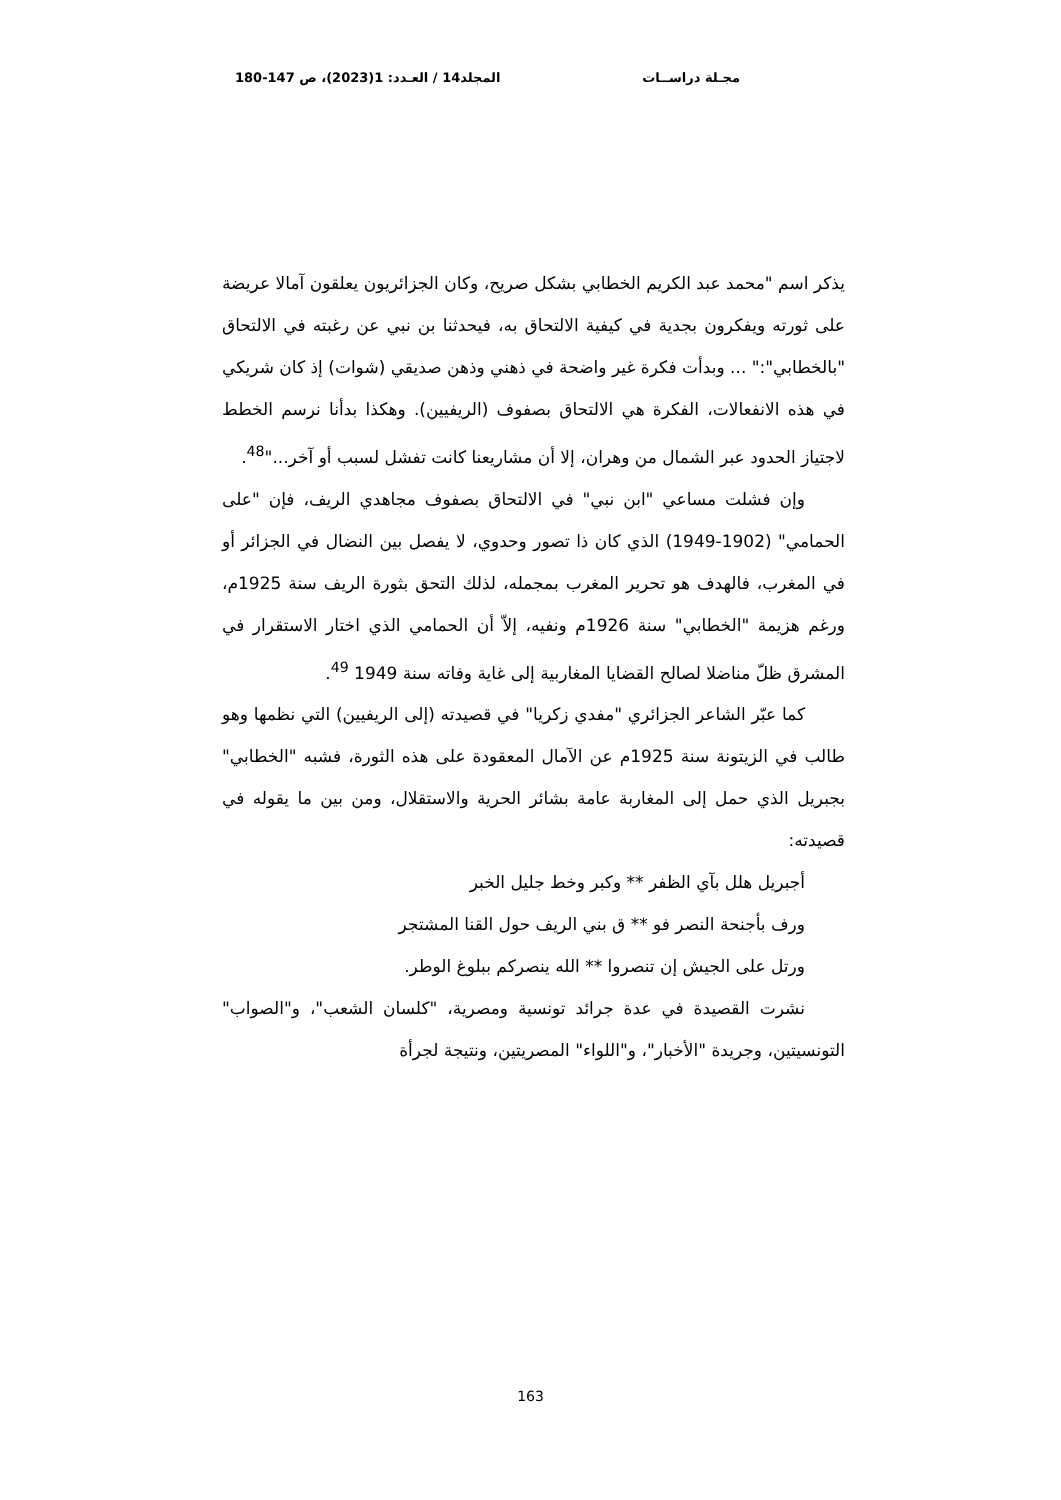مجـلة دراســات المجلد14 / العـدد: 1(2023)، ص 147-180
يذكر اسم "محمد عبد الكريم الخطابي بشكل صريح، وكان الجزائريون يعلقون آمالا عريضة على ثورته ويفكرون بجدية في كيفية الالتحاق به، فيحدثنا بن نبي عن رغبته في الالتحاق "بالخطابي":" ... وبدأت فكرة غير واضحة في ذهني وذهن صديقي (شوات) إذ كان شريكي في هذه الانفعالات، الفكرة هي الالتحاق بصفوف (الريفيين). وهكذا بدأنا نرسم الخطط لاجتياز الحدود عبر الشمال من وهران، إلا أن مشاريعنا كانت تفشل لسبب أو آخر..."<sup>48</sup>.
وإن فشلت مساعي "ابن نبي" في الالتحاق بصفوف مجاهدي الريف، فإن "على الحمامي" (1902-1949) الذي كان ذا تصور وحدوي، لا يفصل بين النضال في الجزائر أو في المغرب، فالهدف هو تحرير المغرب بمجمله، لذلك التحق بثورة الريف سنة 1925م، ورغم هزيمة "الخطابي" سنة 1926م ونفيه، إلاّ أن الحمامي الذي اختار الاستقرار في المشرق ظلّ مناضلا لصالح القضايا المغاربية إلى غاية وفاته سنة 1949 <sup>49</sup>.
كما عبّر الشاعر الجزائري "مفدي زكريا" في قصيدته (إلى الريفيين) التي نظمها وهو طالب في الزيتونة سنة 1925م عن الآمال المعقودة على هذه الثورة، فشبه "الخطابي" بجبريل الذي حمل إلى المغاربة عامة بشائر الحرية والاستقلال، ومن بين ما يقوله في قصيدته:
أجبريل هلل بآي الظفر ** وكبر وخط جليل الخبر
ورف بأجنحة النصر فو ** ق بني الريف حول القنا المشتجر
ورتل على الجيش إن تنصروا ** الله ينصركم ببلوغ الوطر.
نشرت القصيدة في عدة جرائد تونسية ومصرية، "كلسان الشعب"، و"الصواب" التونسيتين، وجريدة "الأخبار"، و"اللواء" المصريتين، ونتيجة لجرأة
163